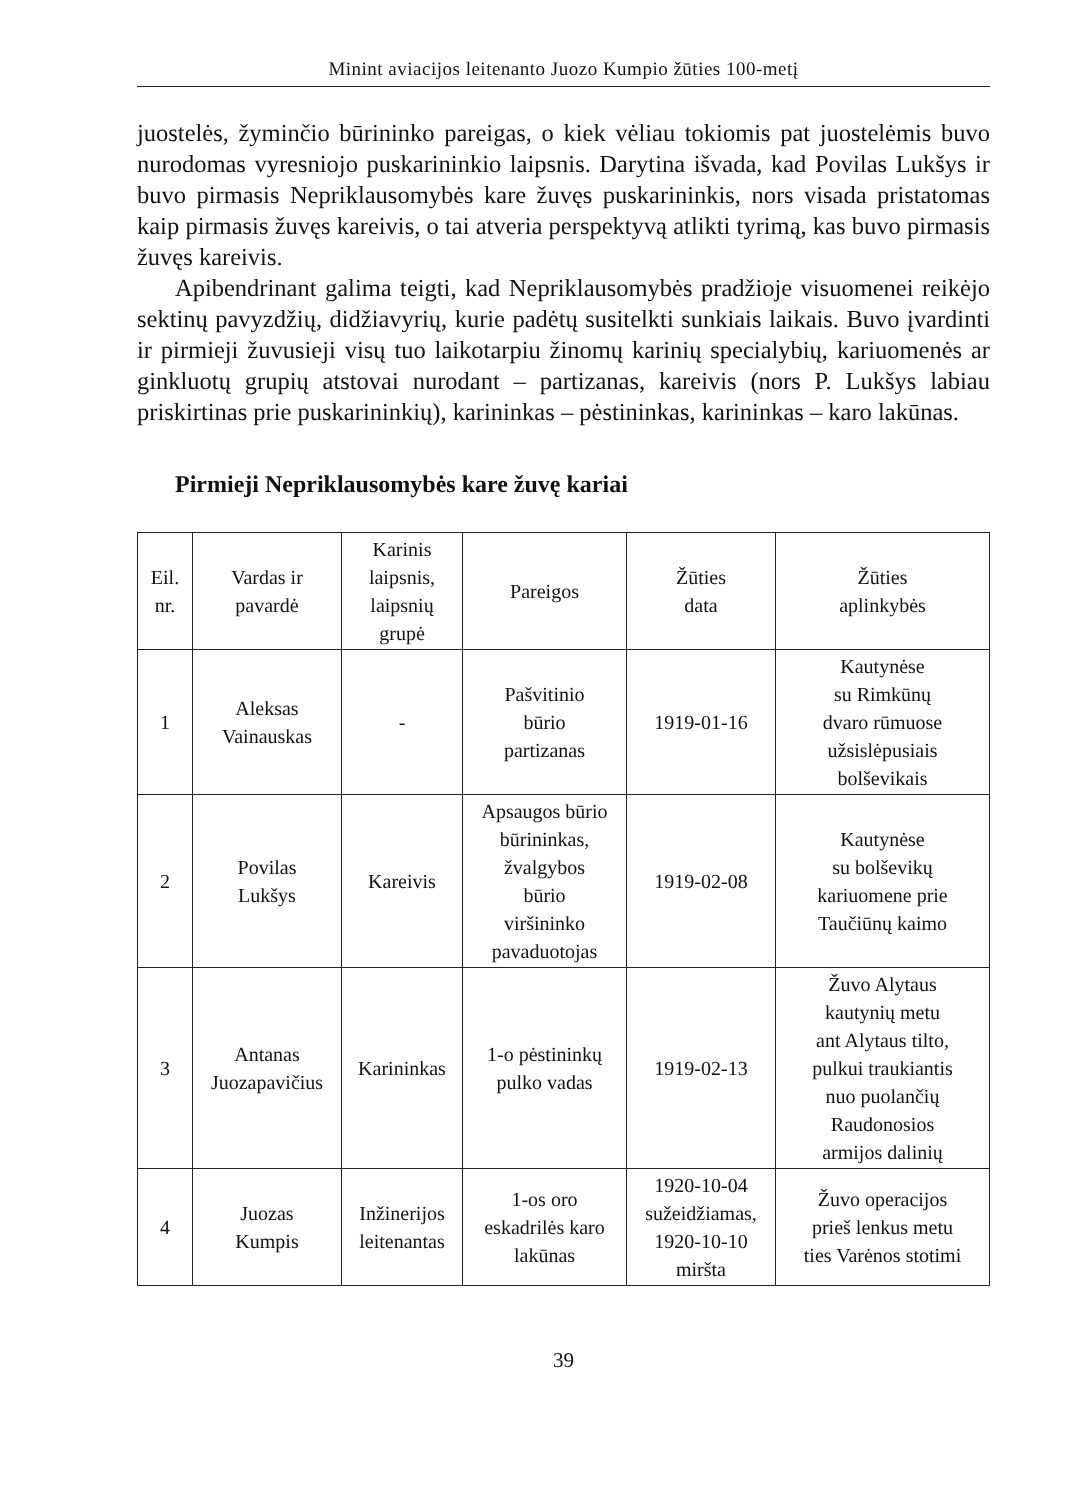Minint aviacijos leitenanto Juozo Kumpio žūties 100-metį
juostelės, žyminčio būrininko pareigas, o kiek vėliau tokiomis pat juostelėmis buvo nurodomas vyresniojo puskarininkio laipsnis. Darytina išvada, kad Povilas Lukšys ir buvo pirmasis Nepriklausomybės kare žuvęs puskarininkis, nors visada pristatomas kaip pirmasis žuvęs kareivis, o tai atveria perspektyvą atlikti tyrimą, kas buvo pirmasis žuvęs kareivis.
Apibendrinant galima teigti, kad Nepriklausomybės pradžioje visuomenei reikėjo sektinų pavyzdžių, didžiavyrių, kurie padėtų susitelkti sunkiais laikais. Buvo įvardinti ir pirmieji žuvusieji visų tuo laikotarpiu žinomų karinių specialybių, kariuomenės ar ginkluotų grupių atstovai nurodant – partizanas, kareivis (nors P. Lukšys labiau priskirtinas prie puskarininkių), karininkas – pėstininkas, karininkas – karo lakūnas.
Pirmieji Nepriklausomybės kare žuvę kariai
| Eil. nr. | Vardas ir pavardė | Karinis laipsnis, laipsnių grupė | Pareigos | Žūties data | Žūties aplinkybės |
| --- | --- | --- | --- | --- | --- |
| 1 | Aleksas Vainauskas | - | Pašvitinio būrio partizanas | 1919-01-16 | Kautynėse su Rimkūnų dvaro rūmuose užsislėpusiais bolševikais |
| 2 | Povilas Lukšys | Kareivis | Apsaugos būrio būrininkas, žvalgybos būrio viršininko pavaduotojas | 1919-02-08 | Kautynėse su bolševikų kariuomene prie Taučiūnų kaimo |
| 3 | Antanas Juozapavičius | Karininkas | 1-o pėstininkų pulko vadas | 1919-02-13 | Žuvo Alytaus kautynių metu ant Alytaus tilto, pulkui traukiantis nuo puolančių Raudonosios armijos dalinių |
| 4 | Juozas Kumpis | Inžinerijos leitenantas | 1-os oro eskadrilės karo lakūnas | 1920-10-04 sužeidžiamas, 1920-10-10 miršta | Žuvo operacijos prieš lenkus metu ties Varėnos stotimi |
39